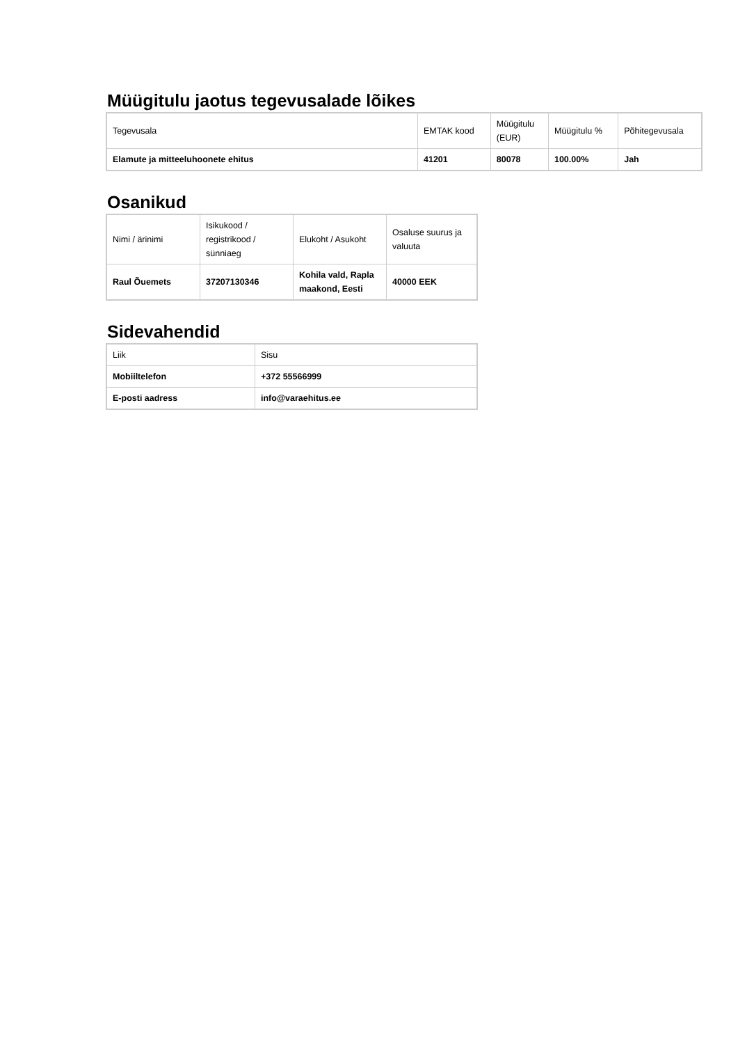Müügitulu jaotus tegevusalade lõikes
| Tegevusala | EMTAK kood | Müügitulu (EUR) | Müügitulu % | Põhitegevusala |
| --- | --- | --- | --- | --- |
| Elamute ja mitteeluhoonete ehitus | 41201 | 80078 | 100.00% | Jah |
Osanikud
| Nimi / ärinimi | Isikukood / registrikood / sünniaeg | Elukoht / Asukoht | Osaluse suurus ja valuuta |
| --- | --- | --- | --- |
| Raul Õuemets | 37207130346 | Kohila vald, Rapla maakond, Eesti | 40000 EEK |
Sidevahendid
| Liik | Sisu |
| --- | --- |
| Mobiiltelefon | +372 55566999 |
| E-posti aadress | info@varaehitus.ee |